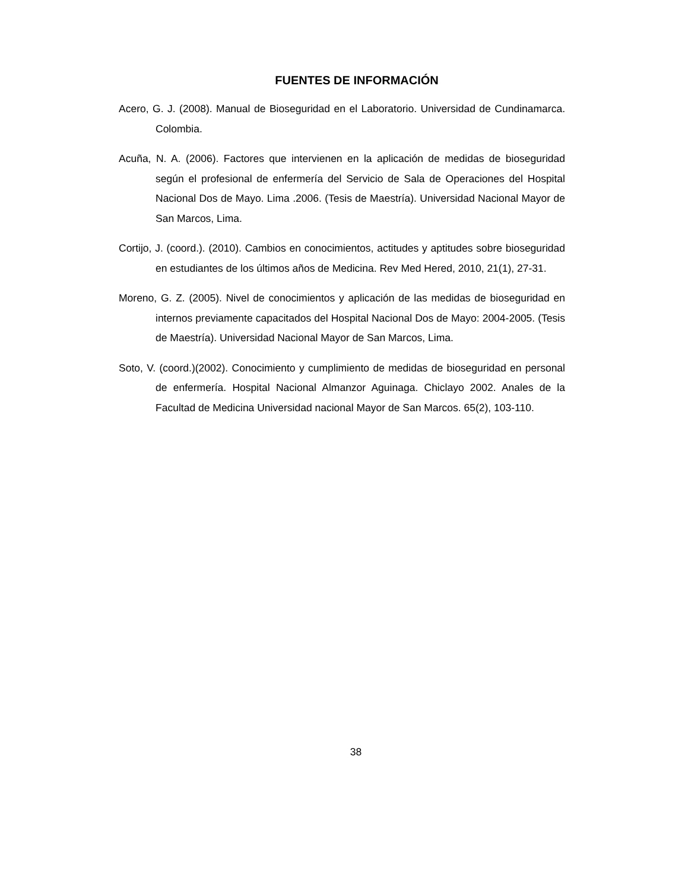FUENTES DE INFORMACIÓN
Acero, G. J. (2008). Manual de Bioseguridad en el Laboratorio. Universidad de Cundinamarca. Colombia.
Acuña, N. A. (2006). Factores que intervienen en la aplicación de medidas de bioseguridad según el profesional de enfermería del Servicio de Sala de Operaciones del Hospital Nacional Dos de Mayo. Lima .2006. (Tesis de Maestría). Universidad Nacional Mayor de San Marcos, Lima.
Cortijo, J. (coord.). (2010). Cambios en conocimientos, actitudes y aptitudes sobre bioseguridad en estudiantes de los últimos años de Medicina. Rev Med Hered, 2010, 21(1), 27-31.
Moreno, G. Z. (2005). Nivel de conocimientos y aplicación de las medidas de bioseguridad en internos previamente capacitados del Hospital Nacional Dos de Mayo: 2004-2005. (Tesis de Maestría). Universidad Nacional Mayor de San Marcos, Lima.
Soto, V. (coord.)(2002). Conocimiento y cumplimiento de medidas de bioseguridad en personal de enfermería. Hospital Nacional Almanzor Aguinaga. Chiclayo 2002. Anales de la Facultad de Medicina Universidad nacional Mayor de San Marcos. 65(2), 103-110.
38